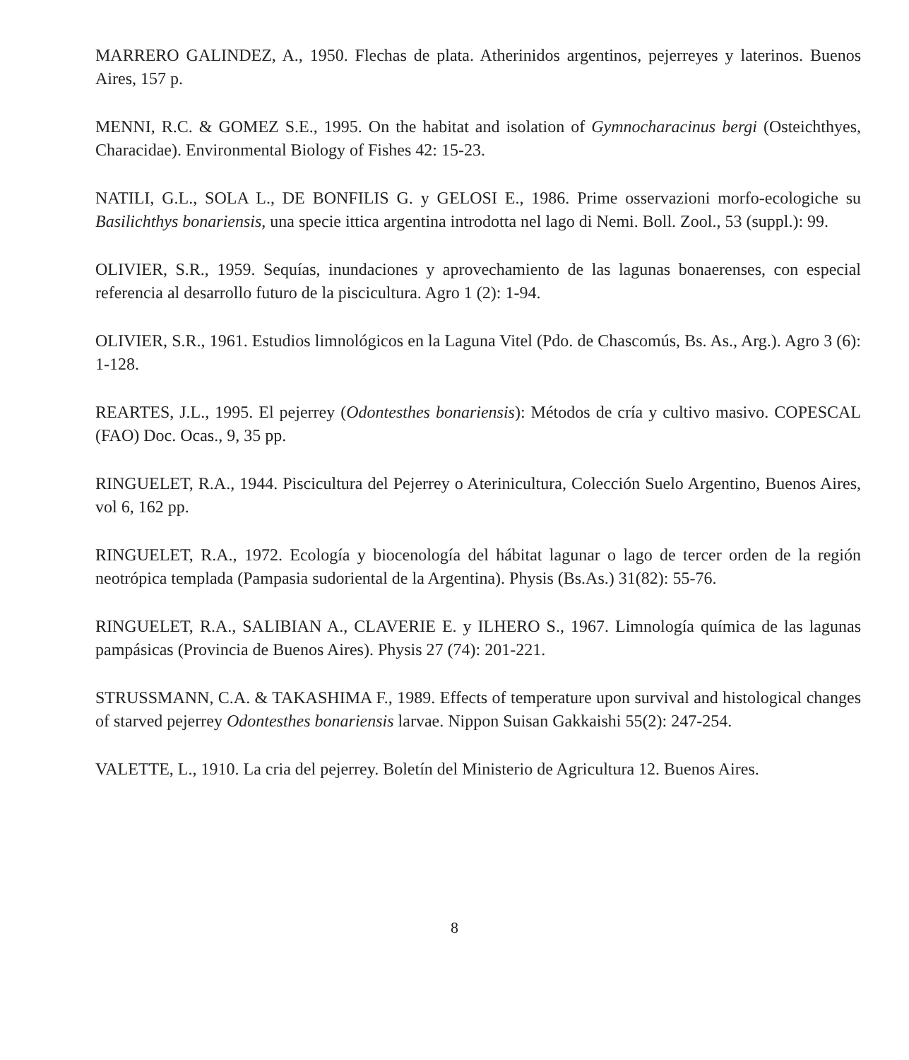MARRERO GALINDEZ, A., 1950. Flechas de plata. Atherinidos argentinos, pejerreyes y laterinos. Buenos Aires, 157 p.
MENNI, R.C. & GOMEZ S.E., 1995. On the habitat and isolation of Gymnocharacinus bergi (Osteichthyes, Characidae). Environmental Biology of Fishes 42: 15-23.
NATILI, G.L., SOLA L., DE BONFILIS G. y GELOSI E., 1986. Prime osservazioni morfo-ecologiche su Basilichthys bonariensis, una specie ittica argentina introdotta nel lago di Nemi. Boll. Zool., 53 (suppl.): 99.
OLIVIER, S.R., 1959. Sequías, inundaciones y aprovechamiento de las lagunas bonaerenses, con especial referencia al desarrollo futuro de la piscicultura. Agro 1 (2): 1-94.
OLIVIER, S.R., 1961. Estudios limnológicos en la Laguna Vitel (Pdo. de Chascomús, Bs. As., Arg.). Agro 3 (6): 1-128.
REARTES, J.L., 1995. El pejerrey (Odontesthes bonariensis): Métodos de cría y cultivo masivo. COPESCAL (FAO) Doc. Ocas., 9, 35 pp.
RINGUELET, R.A., 1944. Piscicultura del Pejerrey o Aterinicultura, Colección Suelo Argentino, Buenos Aires, vol 6, 162 pp.
RINGUELET, R.A., 1972. Ecología y biocenología del hábitat lagunar o lago de tercer orden de la región neotrópica templada (Pampasia sudoriental de la Argentina). Physis (Bs.As.) 31(82): 55-76.
RINGUELET, R.A., SALIBIAN A., CLAVERIE E. y ILHERO S., 1967. Limnología química de las lagunas pampásicas (Provincia de Buenos Aires). Physis 27 (74): 201-221.
STRUSSMANN, C.A. & TAKASHIMA F., 1989. Effects of temperature upon survival and histological changes of starved pejerrey Odontesthes bonariensis larvae. Nippon Suisan Gakkaishi 55(2): 247-254.
VALETTE, L., 1910. La cria del pejerrey. Boletín del Ministerio de Agricultura 12. Buenos Aires.
8